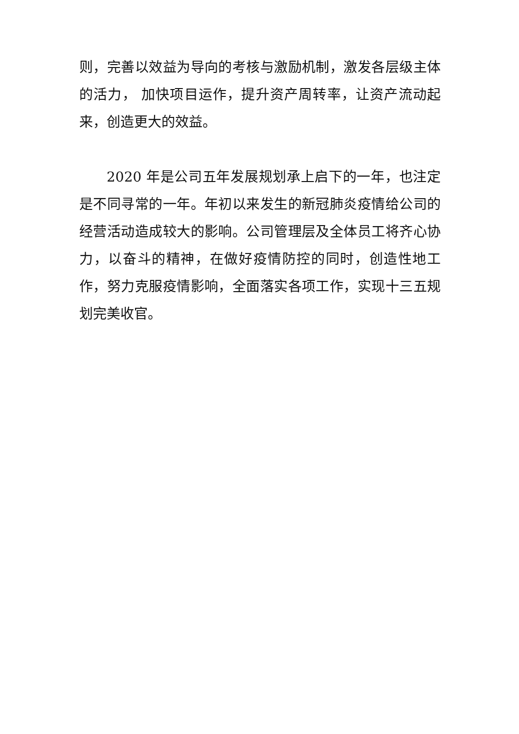则，完善以效益为导向的考核与激励机制，激发各层级主体的活力， 加快项目运作，提升资产周转率，让资产流动起来，创造更大的效益。
2020 年是公司五年发展规划承上启下的一年，也注定是不同寻常的一年。年初以来发生的新冠肺炎疫情给公司的经营活动造成较大的影响。公司管理层及全体员工将齐心协力，以奋斗的精神，在做好疫情防控的同时，创造性地工作，努力克服疫情影响，全面落实各项工作，实现十三五规划完美收官。